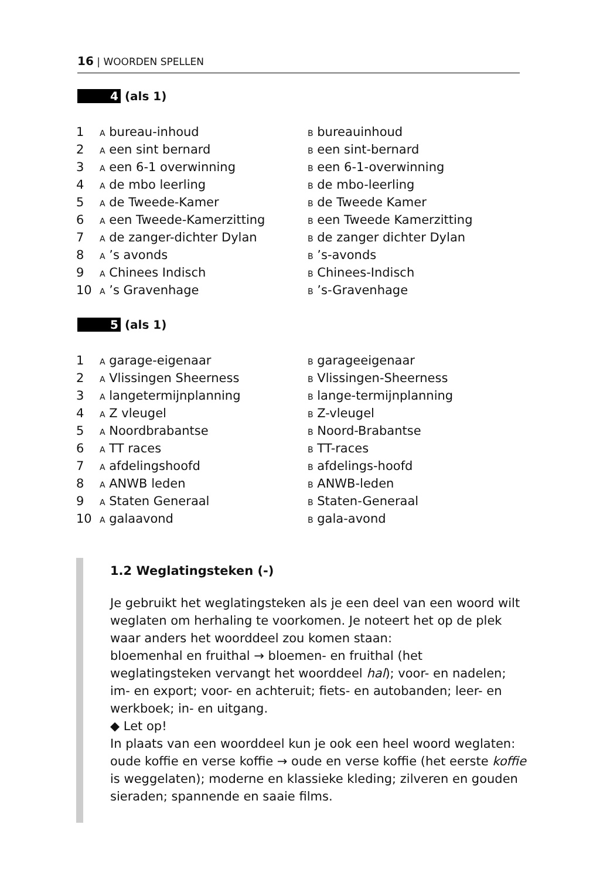16 | WOORDEN SPELLEN
4 (als 1)
| 1 | A bureau-inhoud | B bureauinhoud |
| 2 | A een sint bernard | B een sint-bernard |
| 3 | A een 6-1 overwinning | B een 6-1-overwinning |
| 4 | A de mbo leerling | B de mbo-leerling |
| 5 | A de Tweede-Kamer | B de Tweede Kamer |
| 6 | A een Tweede-Kamerzitting | B een Tweede Kamerzitting |
| 7 | A de zanger-dichter Dylan | B de zanger dichter Dylan |
| 8 | A ’s avonds | B ’s-avonds |
| 9 | A Chinees Indisch | B Chinees-Indisch |
| 10 | A ’s Gravenhage | B ’s-Gravenhage |
5 (als 1)
| 1 | A garage-eigenaar | B garageeigenaar |
| 2 | A Vlissingen Sheerness | B Vlissingen-Sheerness |
| 3 | A langetermijnplanning | B lange-termijnplanning |
| 4 | A Z vleugel | B Z-vleugel |
| 5 | A Noordbrabantse | B Noord-Brabantse |
| 6 | A TT races | B TT-races |
| 7 | A afdelingshoofd | B afdelings-hoofd |
| 8 | A ANWB leden | B ANWB-leden |
| 9 | A Staten Generaal | B Staten-Generaal |
| 10 | A galaavond | B gala-avond |
1.2 Weglatingsteken (-)
Je gebruikt het weglatingsteken als je een deel van een woord wilt weglaten om herhaling te voorkomen. Je noteert het op de plek waar anders het woorddeel zou komen staan:
bloemenhal en fruithal → bloemen- en fruithal (het weglatingsteken vervangt het woorddeel hal); voor- en nadelen; im- en export; voor- en achteruit; fiets- en autobanden; leer- en werkboek; in- en uitgang.
◆ Let op!
In plaats van een woorddeel kun je ook een heel woord weglaten: oude koffie en verse koffie → oude en verse koffie (het eerste koffie is weggelaten); moderne en klassieke kleding; zilveren en gouden sieraden; spannende en saaie films.